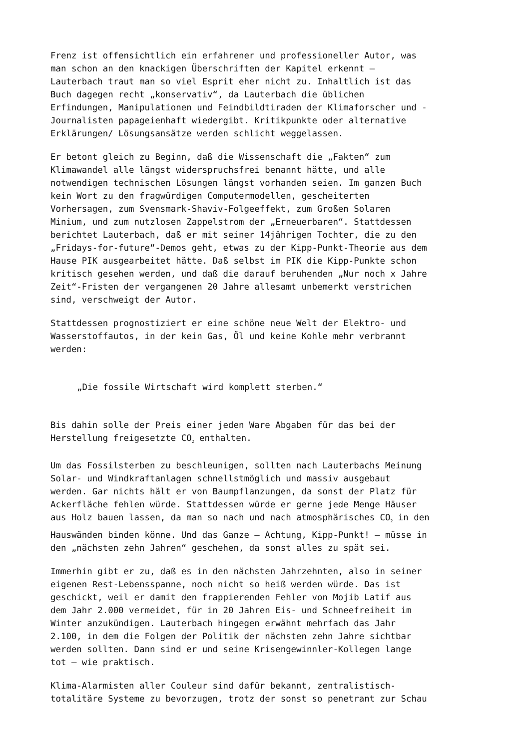Frenz ist offensichtlich ein erfahrener und professioneller Autor, was man schon an den knackigen Überschriften der Kapitel erkennt – Lauterbach traut man so viel Esprit eher nicht zu. Inhaltlich ist das Buch dagegen recht „konservativ“, da Lauterbach die üblichen Erfindungen, Manipulationen und Feindbildtiraden der Klimaforscher und - Journalisten papageienhaft wiedergibt. Kritikpunkte oder alternative Erklärungen/ Lösungsansätze werden schlicht weggelassen.
Er betont gleich zu Beginn, daß die Wissenschaft die „Fakten“ zum Klimawandel alle längst widerspruchsfrei benannt hätte, und alle notwendigen technischen Lösungen längst vorhanden seien. Im ganzen Buch kein Wort zu den fragwürdigen Computermodellen, gescheiterten Vorhersagen, zum Svensmark-Shaviv-Folgeeffekt, zum Großen Solaren Minium, und zum nutzlosen Zappelstrom der „Erneuerbaren“. Stattdessen berichtet Lauterbach, daß er mit seiner 14jährigen Tochter, die zu den „Fridays-for-future“-Demos geht, etwas zu der Kipp-Punkt-Theorie aus dem Hause PIK ausgearbeitet hätte. Daß selbst im PIK die Kipp-Punkte schon kritisch gesehen werden, und daß die darauf beruhenden „Nur noch x Jahre Zeit“-Fristen der vergangenen 20 Jahre allesamt unbemerkt verstrichen sind, verschweigt der Autor.
Stattdessen prognostiziert er eine schöne neue Welt der Elektro- und Wasserstoffautos, in der kein Gas, Öl und keine Kohle mehr verbrannt werden:
„Die fossile Wirtschaft wird komplett sterben.“
Bis dahin solle der Preis einer jeden Ware Abgaben für das bei der Herstellung freigesetzte CO<sub>2</sub> enthalten.
Um das Fossilsterben zu beschleunigen, sollten nach Lauterbachs Meinung Solar- und Windkraftanlagen schnellstmöglich und massiv ausgebaut werden. Gar nichts hält er von Baumpflanzungen, da sonst der Platz für Ackerfläche fehlen würde. Stattdessen würde er gerne jede Menge Häuser aus Holz bauen lassen, da man so nach und nach atmosphärisches CO<sub>2</sub> in den Hauswänden binden könne. Und das Ganze – Achtung, Kipp-Punkt! – müsse in den „nächsten zehn Jahren“ geschehen, da sonst alles zu spät sei.
Immerhin gibt er zu, daß es in den nächsten Jahrzehnten, also in seiner eigenen Rest-Lebensspanne, noch nicht so heiß werden würde. Das ist geschickt, weil er damit den frappierenden Fehler von Mojib Latif aus dem Jahr 2.000 vermeidet, für in 20 Jahren Eis- und Schneefreiheit im Winter anzukündigen. Lauterbach hingegen erwähnt mehrfach das Jahr 2.100, in dem die Folgen der Politik der nächsten zehn Jahre sichtbar werden sollten. Dann sind er und seine Krisengewinnler-Kollegen lange tot – wie praktisch.
Klima-Alarmisten aller Couleur sind dafür bekannt, zentralistisch- totalitäre Systeme zu bevorzugen, trotz der sonst so penetrant zur Schau